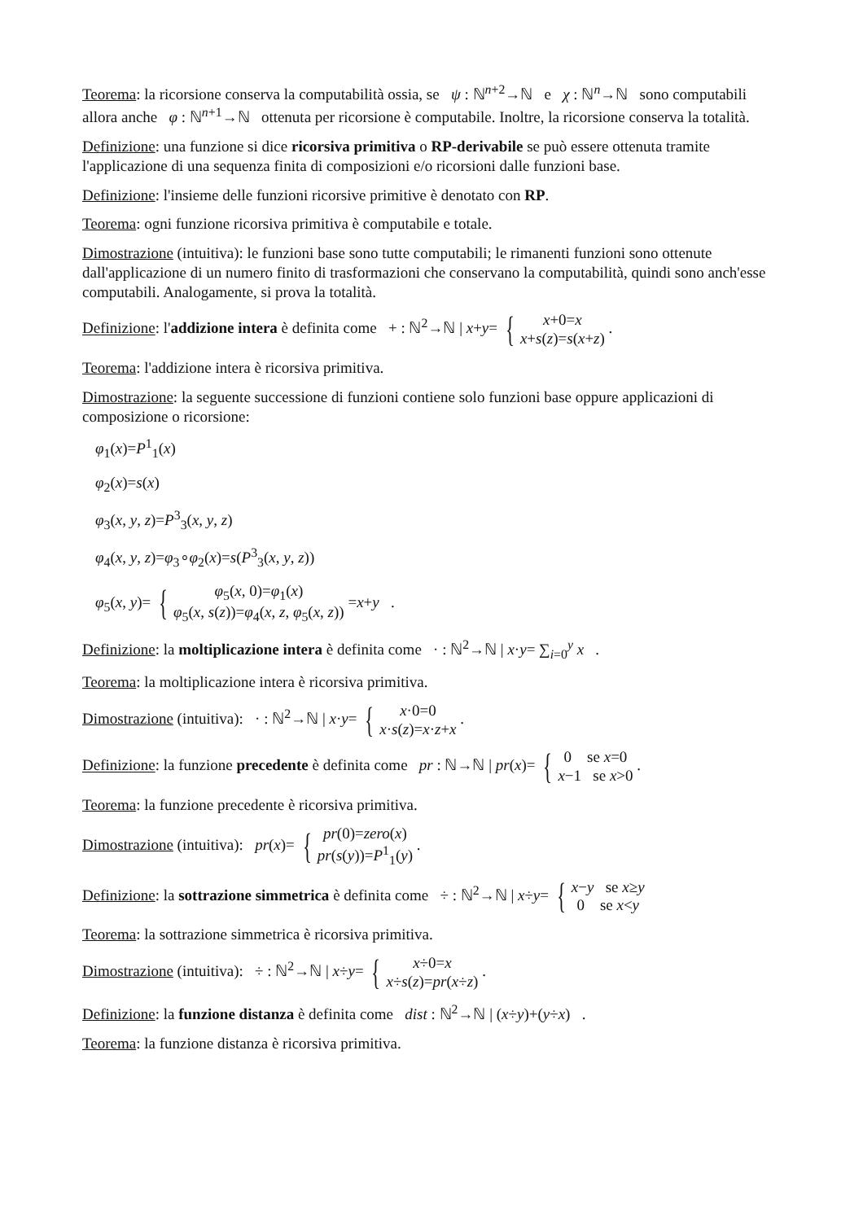Teorema: la ricorsione conserva la computabilità ossia, se ψ : ℕ<sup>n+2</sup>→ℕ e χ : ℕ<sup>n</sup>→ℕ sono computabili allora anche φ : ℕ<sup>n+1</sup>→ℕ ottenuta per ricorsione è computabile. Inoltre, la ricorsione conserva la totalità.
Definizione: una funzione si dice ricorsiva primitiva o RP-derivabile se può essere ottenuta tramite l'applicazione di una sequenza finita di composizioni e/o ricorsioni dalle funzioni base.
Definizione: l'insieme delle funzioni ricorsive primitive è denotato con RP.
Teorema: ogni funzione ricorsiva primitiva è computabile e totale.
Dimostrazione (intuitiva): le funzioni base sono tutte computabili; le rimanenti funzioni sono ottenute dall'applicazione di un numero finito di trasformazioni che conservano la computabilità, quindi sono anch'esse computabili. Analogamente, si prova la totalità.
Definizione: l'addizione intera è definita come + : ℕ<sup>2</sup>→ℕ | x+y= { x+0=x x+s(z)=s(x+z) .
Teorema: l'addizione intera è ricorsiva primitiva.
Dimostrazione: la seguente successione di funzioni contiene solo funzioni base oppure applicazioni di composizione o ricorsione:
φ<sub>1</sub>(x)=P<sup>1</sup><sub>1</sub>(x)
φ<sub>2</sub>(x)=s(x)
φ<sub>3</sub>(x, y, z)=P<sup>3</sup><sub>3</sub>(x, y, z)
φ<sub>4</sub>(x, y, z)=φ<sub>3</sub>∘φ<sub>2</sub>(x)=s(P<sup>3</sup><sub>3</sub>(x, y, z))
φ<sub>5</sub>(x, y)= { φ<sub>5</sub>(x, 0)=φ<sub>1</sub>(x) φ<sub>5</sub>(x, s(z))=φ<sub>4</sub>(x, z, φ<sub>5</sub>(x, z)) =x+y .
Definizione: la moltiplicazione intera è definita come · : ℕ<sup>2</sup>→ℕ | x·y= ∑<sub>i=0</sub><sup>y</sup> x .
Teorema: la moltiplicazione intera è ricorsiva primitiva.
Dimostrazione (intuitiva): · : ℕ<sup>2</sup>→ℕ | x·y= { x·0=0 x·s(z)=x·z+x .
Definizione: la funzione precedente è definita come pr : ℕ→ℕ | pr(x)= { 0 se x=0 x−1 se x>0 .
Teorema: la funzione precedente è ricorsiva primitiva.
Dimostrazione (intuitiva): pr(x)= { pr(0)=zero(x) pr(s(y))=P<sup>1</sup><sub>1</sub>(y) .
Definizione: la sottrazione simmetrica è definita come ÷ : ℕ<sup>2</sup>→ℕ | x÷y= { x−y se x≥y 0 se x<y
Teorema: la sottrazione simmetrica è ricorsiva primitiva.
Dimostrazione (intuitiva): ÷ : ℕ<sup>2</sup>→ℕ | x÷y= { x÷0=x x÷s(z)=pr(x÷z) .
Definizione: la funzione distanza è definita come dist : ℕ<sup>2</sup>→ℕ | (x÷y)+(y÷x) .
Teorema: la funzione distanza è ricorsiva primitiva.